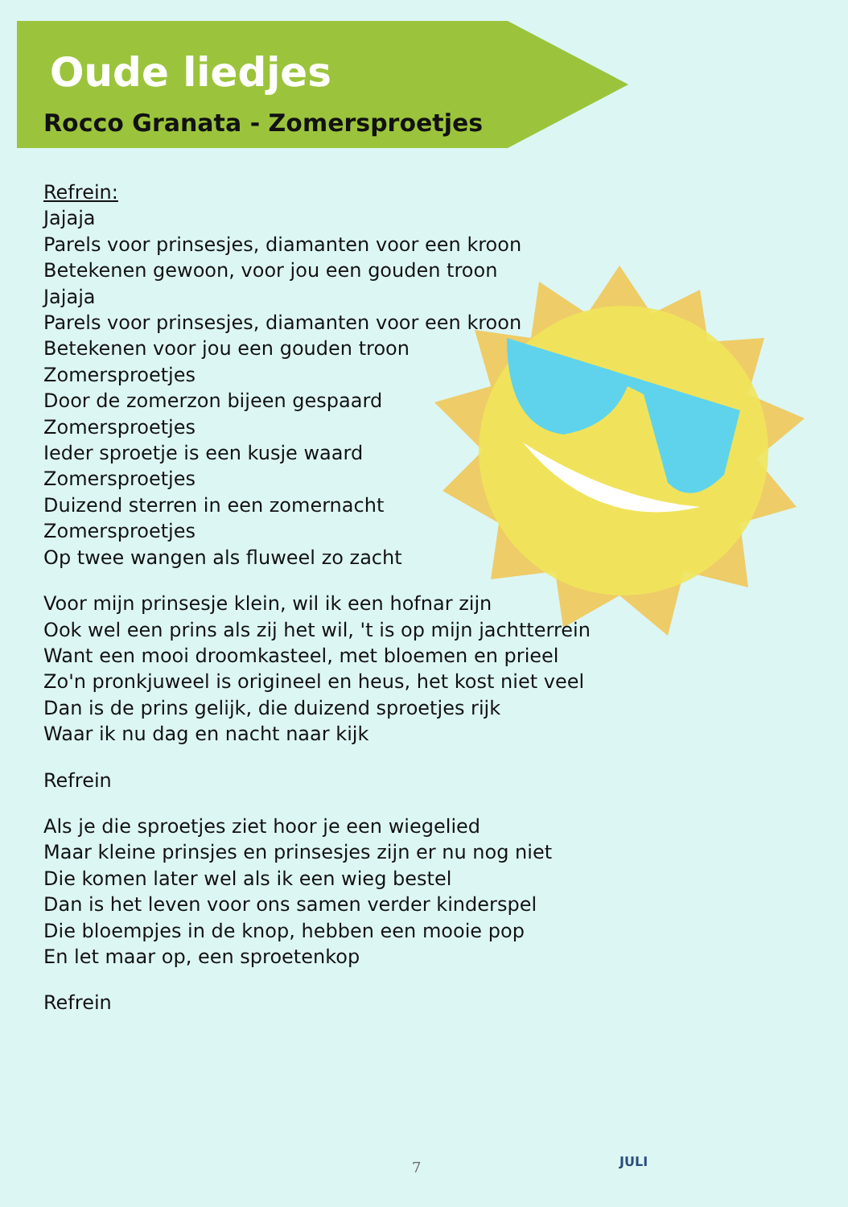Oude liedjes
Rocco Granata - Zomersproetjes
Refrein:
Jajaja
Parels voor prinsesjes, diamanten voor een kroon
Betekenen gewoon, voor jou een gouden troon
Jajaja
Parels voor prinsesjes, diamanten voor een kroon
Betekenen voor jou een gouden troon
Zomersproetjes
Door de zomerzon bijeen gespaard
Zomersproetjes
Ieder sproetje is een kusje waard
Zomersproetjes
Duizend sterren in een zomernacht
Zomersproetjes
Op twee wangen als fluweel zo zacht
Voor mijn prinsesje klein, wil ik een hofnar zijn
Ook wel een prins als zij het wil, 't is op mijn jachtterrein
Want een mooi droomkasteel, met bloemen en prieel
Zo'n pronkjuweel is origineel en heus, het kost niet veel
Dan is de prins gelijk, die duizend sproetjes rijk
Waar ik nu dag en nacht naar kijk
Refrein
Als je die sproetjes ziet hoor je een wiegelied
Maar kleine prinsjes en prinsesjes zijn er nu nog niet
Die komen later wel als ik een wieg bestel
Dan is het leven voor ons samen verder kinderspel
Die bloempjes in de knop, hebben een mooie pop
En let maar op, een sproetenkop
Refrein
7 JULI